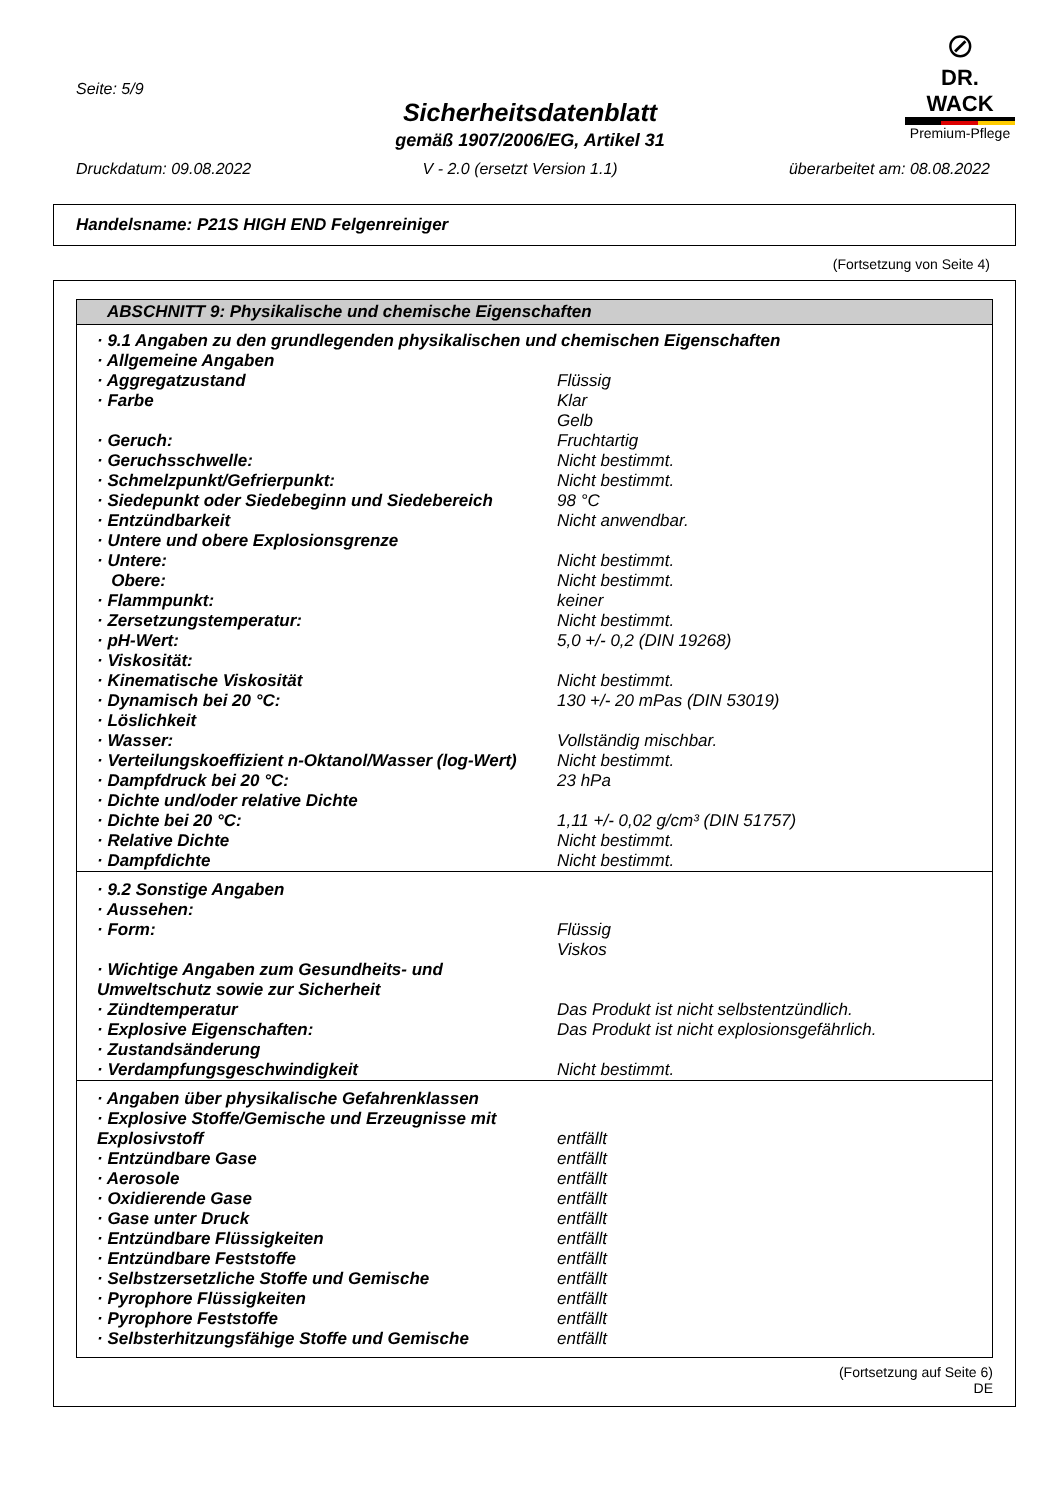Seite: 5/9
⊘
DR. WACK
Premium-Pflege
Sicherheitsdatenblatt
gemäß 1907/2006/EG, Artikel 31
Druckdatum: 09.08.2022 V - 2.0 (ersetzt Version 1.1) überarbeitet am: 08.08.2022
Handelsname: P21S HIGH END Felgenreiniger
(Fortsetzung von Seite 4)
ABSCHNITT 9: Physikalische und chemische Eigenschaften
| · 9.1 Angaben zu den grundlegenden physikalischen und chemischen Eigenschaften | |
| · Allgemeine Angaben | |
| · Aggregatzustand | Flüssig |
| · Farbe | Klar Gelb |
| · Geruch: | Fruchtartig |
| · Geruchsschwelle: | Nicht bestimmt. |
| · Schmelzpunkt/Gefrierpunkt: | Nicht bestimmt. |
| · Siedepunkt oder Siedebeginn und Siedebereich | 98 °C |
| · Entzündbarkeit | Nicht anwendbar. |
| · Untere und obere Explosionsgrenze | |
| · Untere: | Nicht bestimmt. |
| Obere: | Nicht bestimmt. |
| · Flammpunkt: | keiner |
| · Zersetzungstemperatur: | Nicht bestimmt. |
| · pH-Wert: | 5,0 +/- 0,2 (DIN 19268) |
| · Viskosität: | |
| · Kinematische Viskosität | Nicht bestimmt. |
| · Dynamisch bei 20 °C: | 130 +/- 20 mPas (DIN 53019) |
| · Löslichkeit | |
| · Wasser: | Vollständig mischbar. |
| · Verteilungskoeffizient n-Oktanol/Wasser (log-Wert) | Nicht bestimmt. |
| · Dampfdruck bei 20 °C: | 23 hPa |
| · Dichte und/oder relative Dichte | |
| · Dichte bei 20 °C: | 1,11 +/- 0,02 g/cm³ (DIN 51757) |
| · Relative Dichte | Nicht bestimmt. |
| · Dampfdichte | Nicht bestimmt. |
| · 9.2 Sonstige Angaben | |
| · Aussehen: | |
| · Form: | Flüssig Viskos |
| · Wichtige Angaben zum Gesundheits- und Umweltschutz sowie zur Sicherheit | |
| · Zündtemperatur | Das Produkt ist nicht selbstentzündlich. |
| · Explosive Eigenschaften: | Das Produkt ist nicht explosionsgefährlich. |
| · Zustandsänderung | |
| · Verdampfungsgeschwindigkeit | Nicht bestimmt. |
| · Angaben über physikalische Gefahrenklassen | |
| · Explosive Stoffe/Gemische und Erzeugnisse mit Explosivstoff | entfällt |
| · Entzündbare Gase | entfällt |
| · Aerosole | entfällt |
| · Oxidierende Gase | entfällt |
| · Gase unter Druck | entfällt |
| · Entzündbare Flüssigkeiten | entfällt |
| · Entzündbare Feststoffe | entfällt |
| · Selbstzersetzliche Stoffe und Gemische | entfällt |
| · Pyrophore Flüssigkeiten | entfällt |
| · Pyrophore Feststoffe | entfällt |
| · Selbsterhitzungsfähige Stoffe und Gemische | entfällt |
(Fortsetzung auf Seite 6)
DE